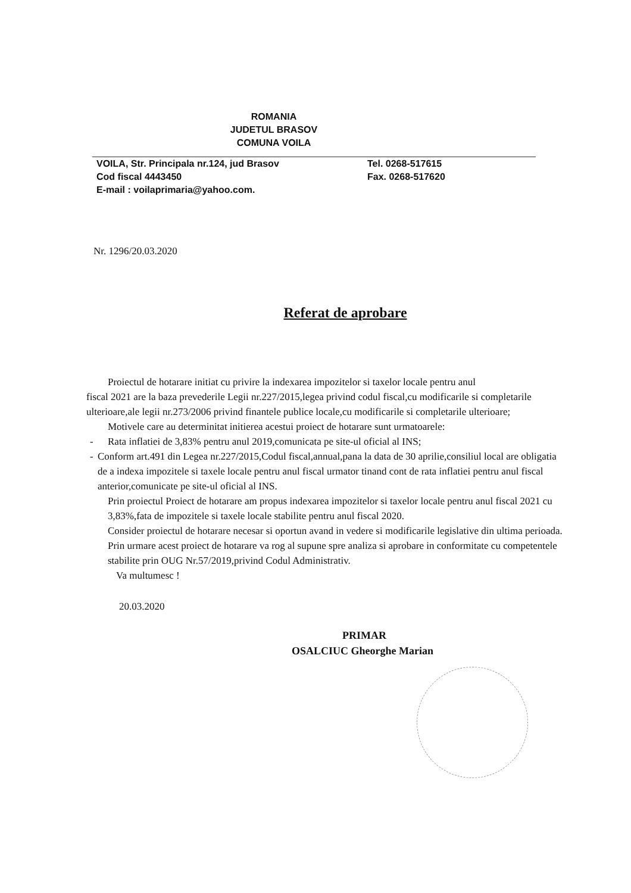ROMANIA
JUDETUL BRASOV
COMUNA VOILA
VOILA, Str. Principala nr.124, jud Brasov
Cod fiscal 4443450
E-mail : voilaprimaria@yahoo.com.
Tel. 0268-517615
Fax. 0268-517620
Nr. 1296/20.03.2020
Referat de aprobare
Proiectul de hotarare initiat cu privire la indexarea impozitelor si taxelor locale pentru anul
fiscal 2021 are la baza prevederile Legii nr.227/2015,legea privind codul fiscal,cu modificarile si completarile ulterioare,ale legii nr.273/2006 privind finantele publice locale,cu modificarile si completarile ulterioare;
Motivele care au determinitat initierea acestui proiect de hotarare sunt urmatoarele:
- Rata inflatiei de 3,83% pentru anul 2019,comunicata pe site-ul oficial al INS;
- Conform art.491 din Legea nr.227/2015,Codul fiscal,annual,pana la data de 30 aprilie,consiliul local are obligatia de a indexa impozitele si taxele locale pentru anul fiscal urmator tinand cont de rata inflatiei pentru anul fiscal anterior,comunicate pe site-ul oficial al INS.
Prin proiectul Proiect de hotarare am propus indexarea impozitelor si taxelor locale pentru anul fiscal 2021 cu 3,83%,fata de impozitele si taxele locale stabilite pentru anul fiscal 2020.
Consider proiectul de hotarare necesar si oportun avand in vedere si modificarile legislative din ultima perioada.
Prin urmare acest proiect de hotarare va rog al supune spre analiza si aprobare in conformitate cu competentele stabilite prin OUG Nr.57/2019,privind Codul Administrativ.
Va multumesc !
20.03.2020
PRIMAR
OSALCIUC Gheorghe Marian